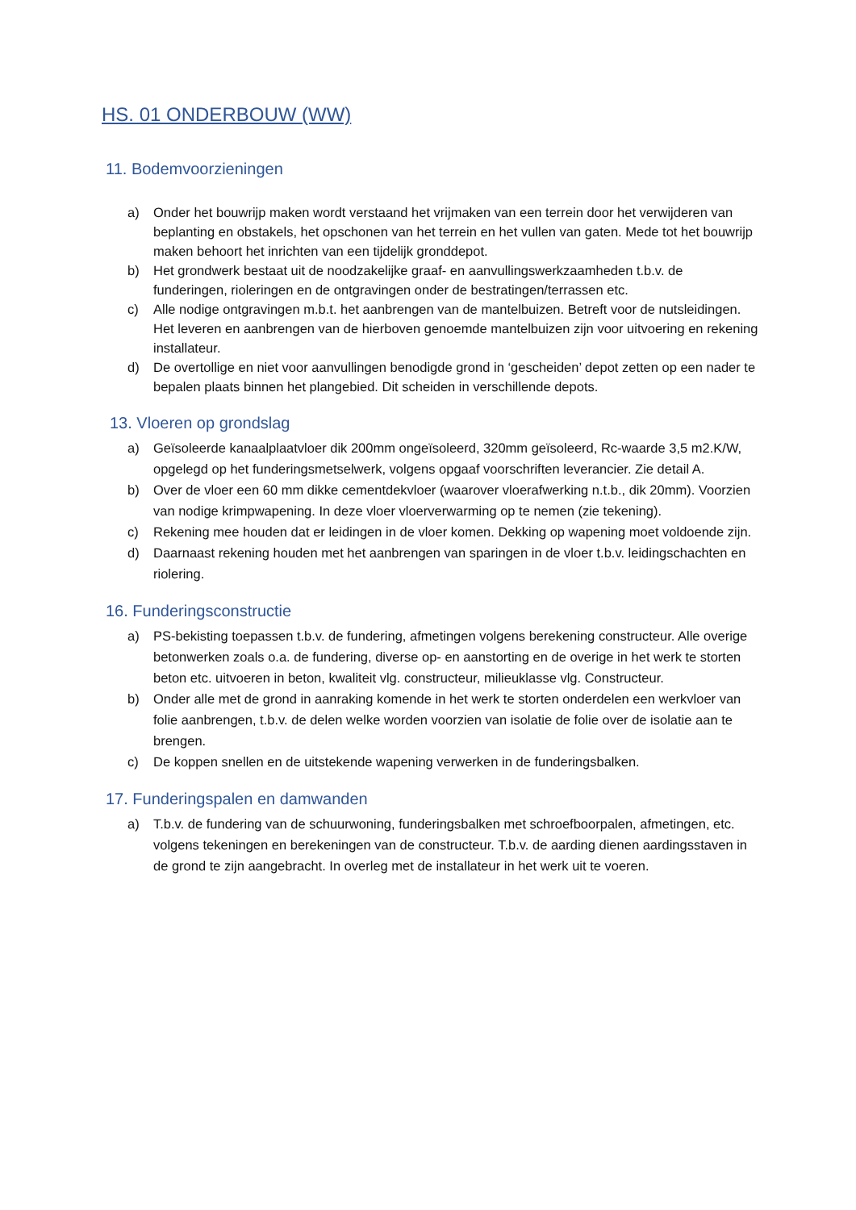HS. 01 ONDERBOUW (WW)
11. Bodemvoorzieningen
a) Onder het bouwrijp maken wordt verstaand het vrijmaken van een terrein door het verwijderen van beplanting en obstakels, het opschonen van het terrein en het vullen van gaten. Mede tot het bouwrijp maken behoort het inrichten van een tijdelijk gronddepot.
b) Het grondwerk bestaat uit de noodzakelijke graaf- en aanvullingswerkzaamheden t.b.v. de funderingen, rioleringen en de ontgravingen onder de bestratingen/terrassen etc.
c) Alle nodige ontgravingen m.b.t. het aanbrengen van de mantelbuizen. Betreft voor de nutsleidingen. Het leveren en aanbrengen van de hierboven genoemde mantelbuizen zijn voor uitvoering en rekening installateur.
d) De overtollige en niet voor aanvullingen benodigde grond in ‘gescheiden’ depot zetten op een nader te bepalen plaats binnen het plangebied. Dit scheiden in verschillende depots.
13. Vloeren op grondslag
a) Geïsoleerde kanaalplaatvloer dik 200mm ongeïsoleerd, 320mm geïsoleerd, Rc-waarde 3,5 m2.K/W, opgelegd op het funderingsmetselwerk, volgens opgaaf voorschriften leverancier. Zie detail A.
b) Over de vloer een 60 mm dikke cementdekvloer (waarover vloerafwerking n.t.b., dik 20mm). Voorzien van nodige krimpwapening. In deze vloer vloerverwarming op te nemen (zie tekening).
c) Rekening mee houden dat er leidingen in de vloer komen. Dekking op wapening moet voldoende zijn.
d) Daarnaast rekening houden met het aanbrengen van sparingen in de vloer t.b.v. leidingschachten en riolering.
16. Funderingsconstructie
a) PS-bekisting toepassen t.b.v. de fundering, afmetingen volgens berekening constructeur. Alle overige betonwerken zoals o.a. de fundering, diverse op- en aanstorting en de overige in het werk te storten beton etc. uitvoeren in beton, kwaliteit vlg. constructeur, milieuklasse vlg. Constructeur.
b) Onder alle met de grond in aanraking komende in het werk te storten onderdelen een werkvloer van folie aanbrengen, t.b.v. de delen welke worden voorzien van isolatie de folie over de isolatie aan te brengen.
c) De koppen snellen en de uitstekende wapening verwerken in de funderingsbalken.
17. Funderingspalen en damwanden
a) T.b.v. de fundering van de schuurwoning, funderingsbalken met schroefboorpalen, afmetingen, etc. volgens tekeningen en berekeningen van de constructeur. T.b.v. de aarding dienen aardingsstaven in de grond te zijn aangebracht. In overleg met de installateur in het werk uit te voeren.